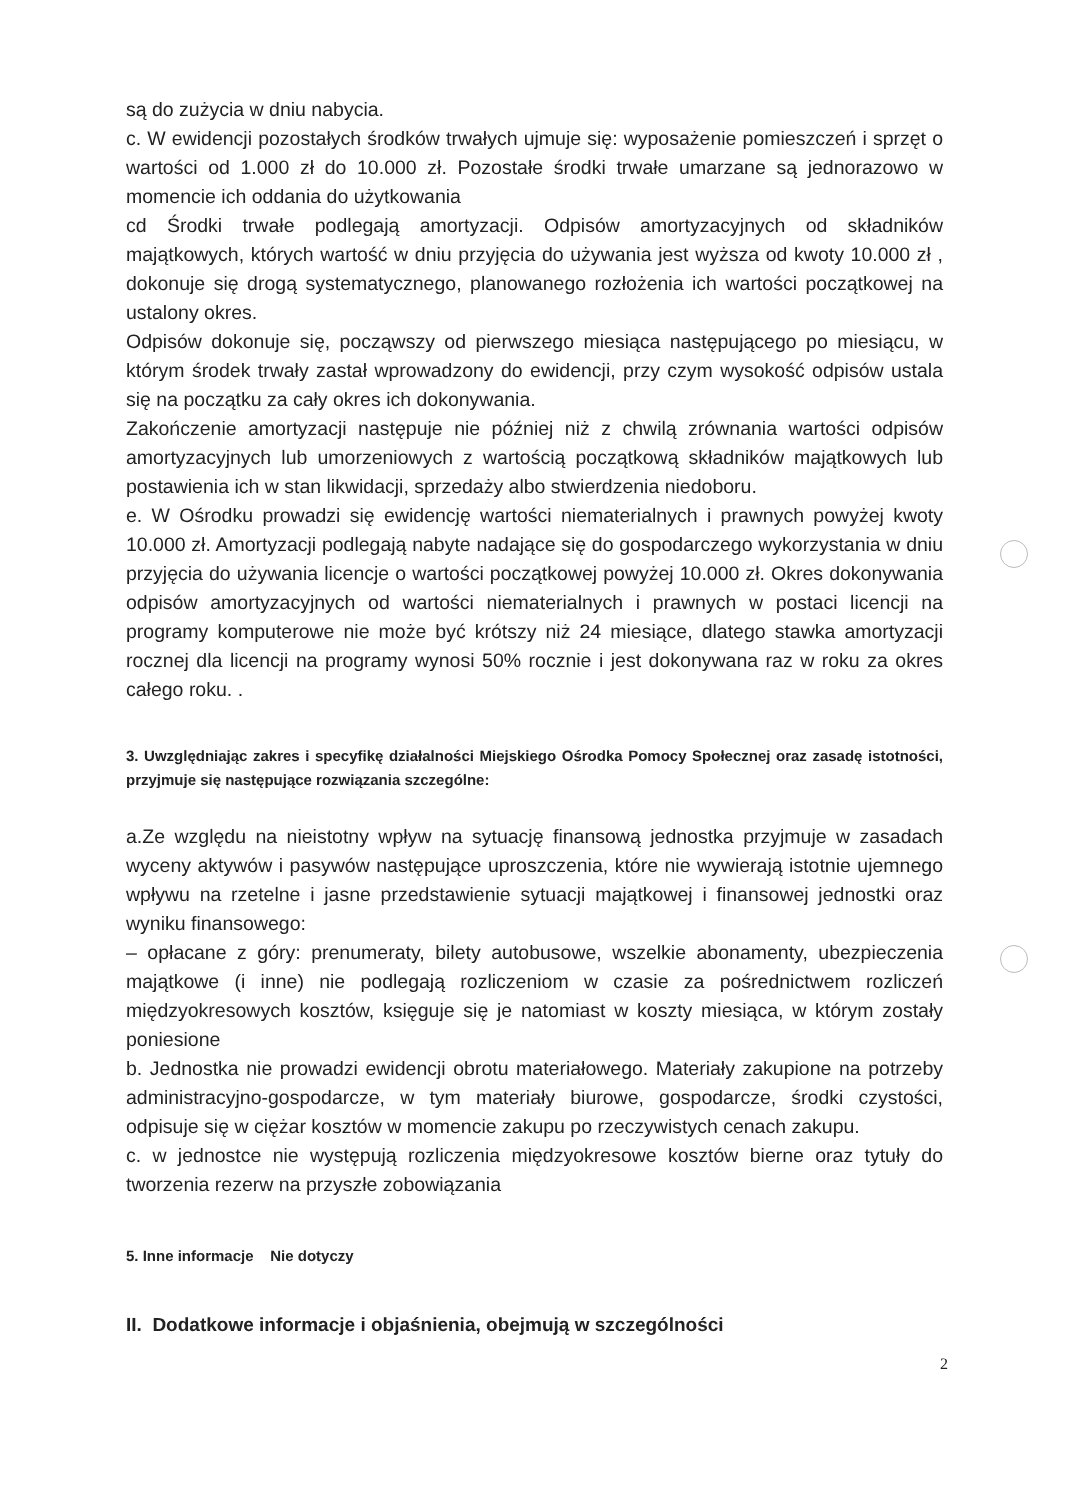są do zużycia w dniu nabycia.
c. W ewidencji pozostałych środków trwałych ujmuje się: wyposażenie pomieszczeń i sprzęt o wartości od 1.000 zł do 10.000 zł. Pozostałe środki trwałe umarzane są jednorazowo w momencie ich oddania do użytkowania
cd Środki trwałe podlegają amortyzacji. Odpisów amortyzacyjnych od składników majątkowych, których wartość w dniu przyjęcia do używania jest wyższa od kwoty 10.000 zł , dokonuje się drogą systematycznego, planowanego rozłożenia ich wartości początkowej na ustalony okres.
Odpisów dokonuje się, począwszy od pierwszego miesiąca następującego po miesiącu, w którym środek trwały zastał wprowadzony do ewidencji, przy czym wysokość odpisów ustala się na początku za cały okres ich dokonywania.
Zakończenie amortyzacji następuje nie później niż z chwilą zrównania wartości odpisów amortyzacyjnych lub umorzeniowych z wartością początkową składników majątkowych lub postawienia ich w stan likwidacji, sprzedaży albo stwierdzenia niedoboru.
e. W Ośrodku prowadzi się ewidencję wartości niematerialnych i prawnych powyżej kwoty 10.000 zł. Amortyzacji podlegają nabyte nadające się do gospodarczego wykorzystania w dniu przyjęcia do używania licencje o wartości początkowej powyżej 10.000 zł. Okres dokonywania odpisów amortyzacyjnych od wartości niematerialnych i prawnych w postaci licencji na programy komputerowe nie może być krótszy niż 24 miesiące, dlatego stawka amortyzacji rocznej dla licencji na programy wynosi 50% rocznie i jest dokonywana raz w roku za okres całego roku. .
3. Uwzględniając zakres i specyfikę działalności Miejskiego Ośrodka Pomocy Społecznej oraz zasadę istotności, przyjmuje się następujące rozwiązania szczególne:
a.Ze względu na nieistotny wpływ na sytuację finansową jednostka przyjmuje w zasadach wyceny aktywów i pasywów następujące uproszczenia, które nie wywierają istotnie ujemnego wpływu na rzetelne i jasne przedstawienie sytuacji majątkowej i finansowej jednostki oraz wyniku finansowego:
– opłacane z góry: prenumeraty, bilety autobusowe, wszelkie abonamenty, ubezpieczenia majątkowe (i inne) nie podlegają rozliczeniom w czasie za pośrednictwem rozliczeń międzyokresowych kosztów, księguje się je natomiast w koszty miesiąca, w którym zostały poniesione
b. Jednostka nie prowadzi ewidencji obrotu materiałowego. Materiały zakupione na potrzeby administracyjno-gospodarcze, w tym materiały biurowe, gospodarcze, środki czystości, odpisuje się w ciężar kosztów w momencie zakupu po rzeczywistych cenach zakupu.
c. w jednostce nie występują rozliczenia międzyokresowe kosztów bierne oraz tytuły do tworzenia rezerw na przyszłe zobowiązania
5. Inne informacje Nie dotyczy
II. Dodatkowe informacje i objaśnienia, obejmują w szczególności
2